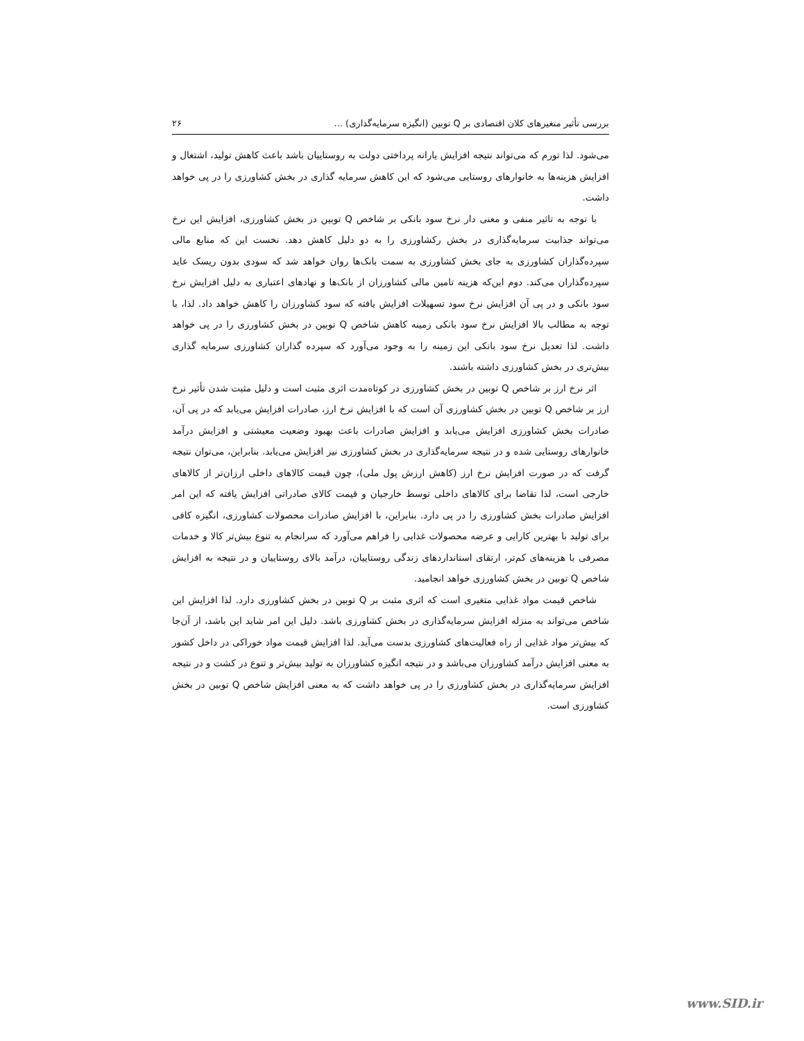بررسی تأثیر متغیرهای کلان اقتصادی بر Q توبین (انگیزه سرمایه‌گذاری) ... ۲۶
می‌شود. لذا تورم که می‌تواند نتیجه افزایش یارانه پرداختی دولت به روستاییان باشد باعث کاهش تولید، اشتغال و افزایش هزینه‌ها به خانوارهای روستایی می‌شود که این کاهش سرمایه گذاری در بخش کشاورزی را در پی خواهد داشت.
با توجه به تاثیر منفی و معنی دار نرخ سود بانکی بر شاخص Q توبین در بخش کشاورزی، افزایش این نرخ می‌تواند جذابیت سرمایه‌گذاری در بخش رکشاورزی را به دو دلیل کاهش دهد. نخست این که منابع مالی سپرده‌گذاران کشاورزی به جای بخش کشاورزی به سمت بانک‌ها روان خواهد شد که سودی بدون ریسک عاید سپرده‌گذاران می‌کند. دوم این‌که هزینه تامین مالی کشاورزان از بانک‌ها و نهادهای اعتباری به دلیل افزایش نرخ سود بانکی و در پی آن افزایش نرخ سود تسهیلات افزایش یافته که سود کشاورزان را کاهش خواهد داد. لذا، با توجه به مطالب بالا افزایش نرخ سود بانکی زمینه کاهش شاخص Q توبین در بخش کشاورزی را در پی خواهد داشت. لذا تعدیل نرخ سود بانکی این زمینه را به وجود می‌آورد که سپرده گذاران کشاورزی سرمایه گذاری بیش‌تری در بخش کشاورزی داشته باشند.
اثر نرخ ارز بر شاخص Q توبین در بخش کشاورزی در کوتاه‌مدت اثری مثبت است و دلیل مثبت شدن تأثیر نرخ ارز بر شاخص Q توبین در بخش کشاورزی آن است که با افزایش نرخ ارز، صادرات افزایش می‌یابد که در پی آن، صادرات بخش کشاورزی افزایش می‌یابد و افزایش صادرات باعث بهبود وضعیت معیشتی و افزایش درآمد خانوارهای روستایی شده و در نتیجه سرمایه‌گذاری در بخش کشاورزی نیز افزایش می‌یابد. بنابراین، می‌توان نتیجه گرفت که در صورت افزایش نرخ ارز (کاهش ارزش پول ملی)، چون قیمت کالاهای داخلی ارزان‌تر از کالاهای خارجی است، لذا تقاضا برای کالاهای داخلی توسط خارجیان و قیمت کالای صادراتی افزایش یافته که این امر افزایش صادرات بخش کشاورزی را در پی دارد. بنابراین، با افزایش صادرات محصولات کشاورزی، انگیزه کافی برای تولید با بهترین کارایی و عرضه محصولات غذایی را فراهم می‌آورد که سرانجام به تنوع بیش‌تر کالا و خدمات مصرفی با هزینه‌های کم‌تر، ارتقای استانداردهای زندگی روستاییان، درآمد بالای روستاییان و در نتیجه به افزایش شاخص Q توبین در بخش کشاورزی خواهد انجامید.
شاخص قیمت مواد غذایی متغیری است که اثری مثبت بر Q توبین در بخش کشاورزی دارد. لذا افزایش این شاخص می‌تواند به منزله افزایش سرمایه‌گذاری در بخش کشاورزی باشد. دلیل این امر شاید این باشد، از آن‌جا که بیش‌تر مواد غذایی از راه فعالیت‌های کشاورزی بدست می‌آید. لذا افزایش قیمت مواد خوراکی در داخل کشور به معنی افزایش درآمد کشاورزان می‌باشد و در نتیجه انگیزه کشاورزان به تولید بیش‌تر و تنوع در کشت و در نتیجه افزایش سرمایه‌گذاری در بخش کشاورزی را در پی خواهد داشت که به معنی افزایش شاخص Q توبین در بخش کشاورزی است.
www.SID.ir